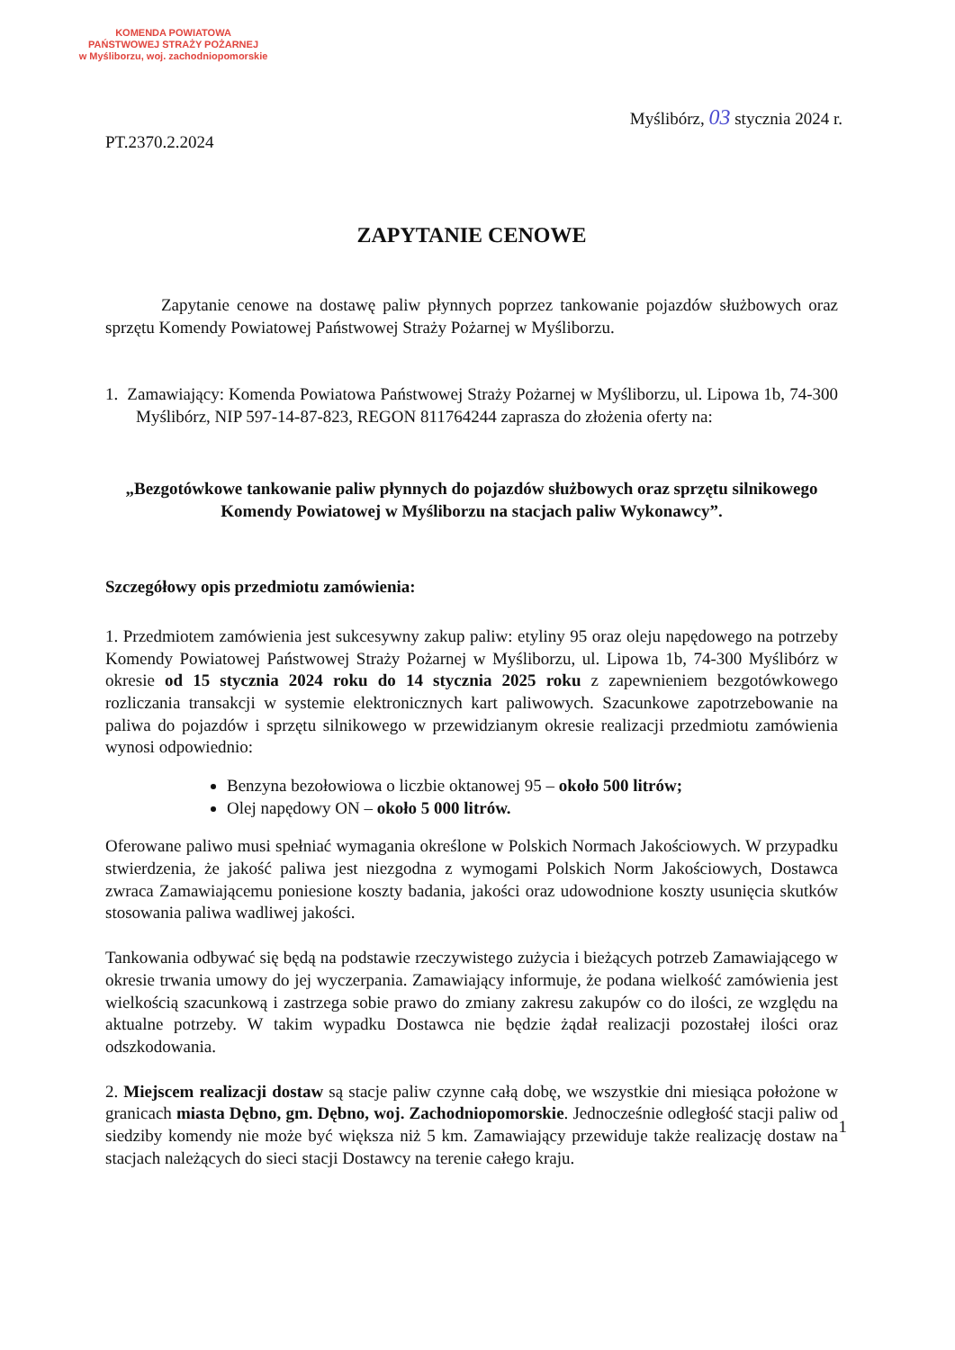KOMENDA POWIATOWA
PAŃSTWOWEJ STRAŻY POŻARNEJ
w Myśliborzu, woj. zachodniopomorskie
Myślibórz, 03 stycznia 2024 r.
PT.2370.2.2024
ZAPYTANIE CENOWE
Zapytanie cenowe na dostawę paliw płynnych poprzez tankowanie pojazdów służbowych oraz sprzętu Komendy Powiatowej Państwowej Straży Pożarnej w Myśliborzu.
1. Zamawiający: Komenda Powiatowa Państwowej Straży Pożarnej w Myśliborzu, ul. Lipowa 1b, 74-300 Myślibórz, NIP 597-14-87-823, REGON 811764244 zaprasza do złożenia oferty na:
„Bezgotówkowe tankowanie paliw płynnych do pojazdów służbowych oraz sprzętu silnikowego Komendy Powiatowej w Myśliborzu na stacjach paliw Wykonawcy”.
Szczegółowy opis przedmiotu zamówienia:
1. Przedmiotem zamówienia jest sukcesywny zakup paliw: etyliny 95 oraz oleju napędowego na potrzeby Komendy Powiatowej Państwowej Straży Pożarnej w Myśliborzu, ul. Lipowa 1b, 74-300 Myślibórz w okresie od 15 stycznia 2024 roku do 14 stycznia 2025 roku z zapewnieniem bezgotówkowego rozliczania transakcji w systemie elektronicznych kart paliwowych. Szacunkowe zapotrzebowanie na paliwa do pojazdów i sprzętu silnikowego w przewidzianym okresie realizacji przedmiotu zamówienia wynosi odpowiednio:
Benzyna bezołowiowa o liczbie oktanowej 95 – około 500 litrów;
Olej napędowy ON – około 5 000 litrów.
Oferowane paliwo musi spełniać wymagania określone w Polskich Normach Jakościowych. W przypadku stwierdzenia, że jakość paliwa jest niezgodna z wymogami Polskich Norm Jakościowych, Dostawca zwraca Zamawiającemu poniesione koszty badania, jakości oraz udowodnione koszty usunięcia skutków stosowania paliwa wadliwej jakości.
Tankowania odbywać się będą na podstawie rzeczywistego zużycia i bieżących potrzeb Zamawiającego w okresie trwania umowy do jej wyczerpania. Zamawiający informuje, że podana wielkość zamówienia jest wielkością szacunkową i zastrzega sobie prawo do zmiany zakresu zakupów co do ilości, ze względu na aktualne potrzeby. W takim wypadku Dostawca nie będzie żądał realizacji pozostałej ilości oraz odszkodowania.
2. Miejscem realizacji dostaw są stacje paliw czynne całą dobę, we wszystkie dni miesiąca położone w granicach miasta Dębno, gm. Dębno, woj. Zachodniopomorskie. Jednocześnie odległość stacji paliw od siedziby komendy nie może być większa niż 5 km. Zamawiający przewiduje także realizację dostaw na stacjach należących do sieci stacji Dostawcy na terenie całego kraju.
1